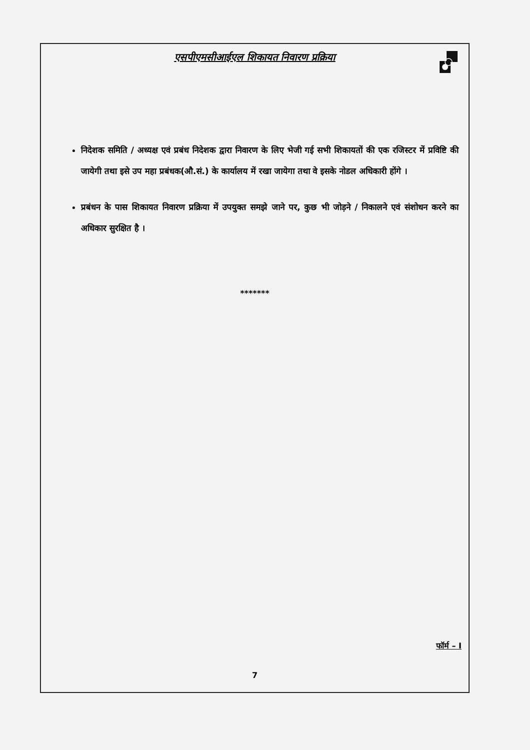एसपीएमसीआईएल शिकायत निवारण प्रक्रिया
निदेशक समिति / अध्यक्ष एवं प्रबंध निदेशक द्वारा निवारण के लिए भेजी गई सभी शिकायतों की एक रजिस्टर में प्रविष्टि की जायेगी तथा इसे उप महा प्रबंधक(औ.सं.) के कार्यालय में रखा जायेगा तथा वे इसके नोडल अधिकारी होंगे ।
प्रबंधन के पास शिकायत निवारण प्रक्रिया में उपयुक्त समझे जाने पर, कुछ भी जोड़ने / निकालने एवं संशोधन करने का अधिकार सुरक्षित है ।
*******
फॉर्म – I
7